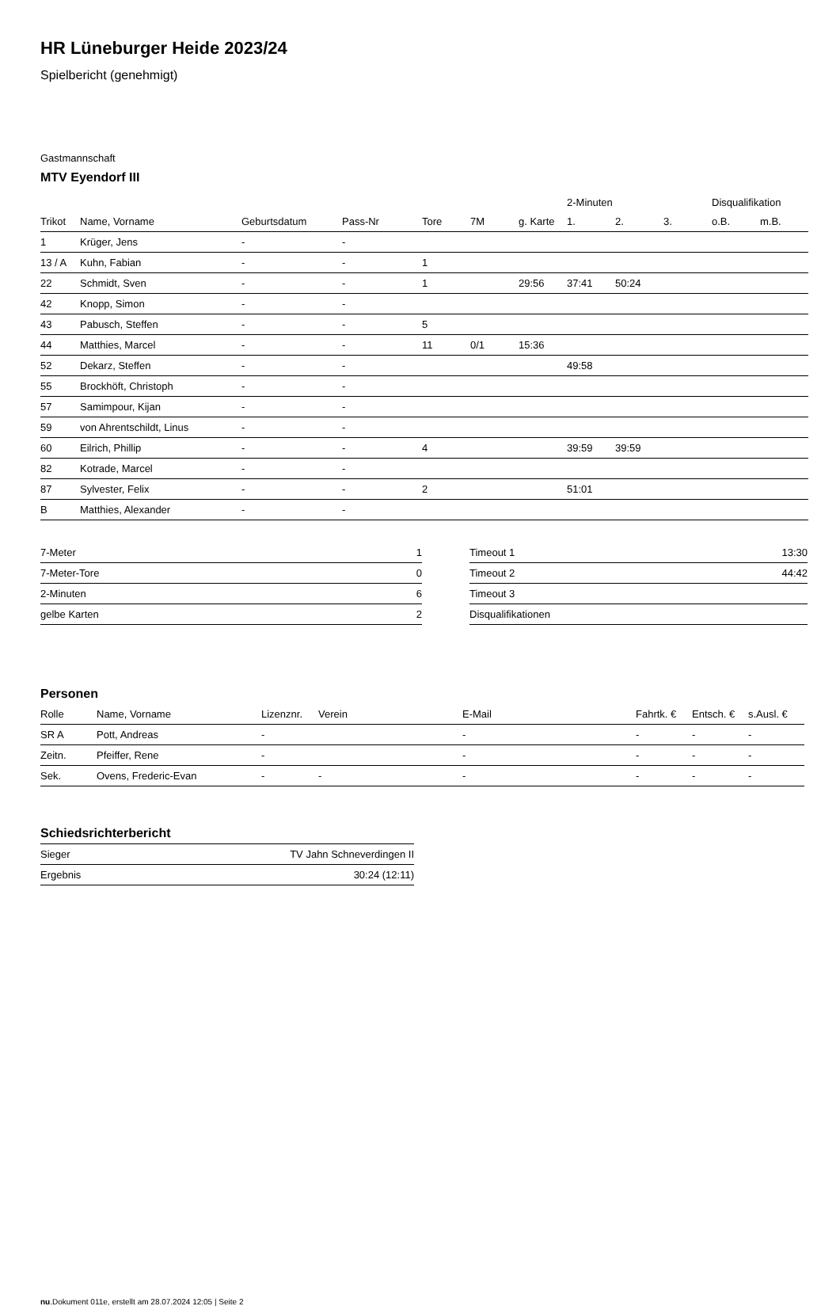HR Lüneburger Heide 2023/24
Spielbericht (genehmigt)
Gastmannschaft
MTV Eyendorf III
| | | | | | | | 2-Minuten | | | Disqualifikation | |
| --- | --- | --- | --- | --- | --- | --- | --- | --- | --- | --- | --- |
| Trikot | Name, Vorname | Geburtsdatum | Pass-Nr | Tore | 7M | g. Karte | 1. | 2. | 3. | o.B. | m.B. |
| 1 | Krüger, Jens | - | - | | | | | | | | |
| 13 / A | Kuhn, Fabian | - | - | 1 | | | | | | | |
| 22 | Schmidt, Sven | - | - | 1 | | 29:56 | 37:41 | 50:24 | | | |
| 42 | Knopp, Simon | - | - | | | | | | | | |
| 43 | Pabusch, Steffen | - | - | 5 | | | | | | | |
| 44 | Matthies, Marcel | - | - | 11 | 0/1 | 15:36 | | | | | |
| 52 | Dekarz, Steffen | - | - | | | | 49:58 | | | | |
| 55 | Brockhöft, Christoph | - | - | | | | | | | | |
| 57 | Samimpour, Kijan | - | - | | | | | | | | |
| 59 | von Ahrentschildt, Linus | - | - | | | | | | | | |
| 60 | Eilrich, Phillip | - | - | 4 | | | 39:59 | 39:59 | | | |
| 82 | Kotrade, Marcel | - | - | | | | | | | | |
| 87 | Sylvester, Felix | - | - | 2 | | | 51:01 | | | | |
| B | Matthies, Alexander | - | - | | | | | | | | |
| 7-Meter | 1 |
| 7-Meter-Tore | 0 |
| 2-Minuten | 6 |
| gelbe Karten | 2 |
| Timeout 1 | 13:30 |
| Timeout 2 | 44:42 |
| Timeout 3 | |
| Disqualifikationen | |
Personen
| Rolle | Name, Vorname | Lizenznr. | Verein | E-Mail | Fahrtk. € | Entsch. € | s.Ausl. € |
| --- | --- | --- | --- | --- | --- | --- | --- |
| SR A | Pott, Andreas | - | | - | - | - | - |
| Zeitn. | Pfeiffer, Rene | - | | - | - | - | - |
| Sek. | Ovens, Frederic-Evan | - | - | - | - | - | - |
Schiedsrichterbericht
| Sieger | TV Jahn Schneverdingen II |
| Ergebnis | 30:24 (12:11) |
nu.Dokument 011e, erstellt am 28.07.2024 12:05 | Seite 2